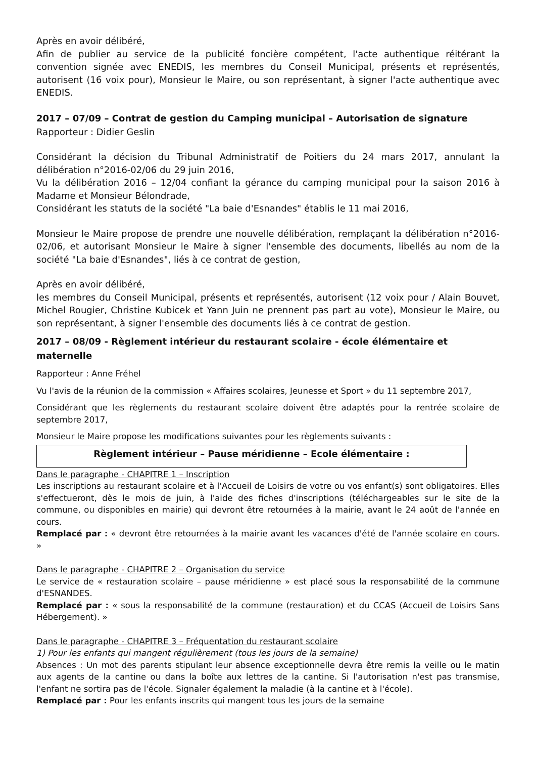Après en avoir délibéré,
Afin de publier au service de la publicité foncière compétent, l'acte authentique réitérant la convention signée avec ENEDIS, les membres du Conseil Municipal, présents et représentés, autorisent (16 voix pour), Monsieur le Maire, ou son représentant, à signer l'acte authentique avec ENEDIS.
2017 – 07/09 – Contrat de gestion du Camping municipal – Autorisation de signature
Rapporteur : Didier Geslin
Considérant la décision du Tribunal Administratif de Poitiers du 24 mars 2017, annulant la délibération n°2016-02/06 du 29 juin 2016,
Vu la délibération 2016 – 12/04 confiant la gérance du camping municipal pour la saison 2016 à Madame et Monsieur Bélondrade,
Considérant les statuts de la société "La baie d'Esnandes" établis le 11 mai 2016,
Monsieur le Maire propose de prendre une nouvelle délibération, remplaçant la délibération n°2016-02/06, et autorisant Monsieur le Maire à signer l'ensemble des documents, libellés au nom de la société "La baie d'Esnandes", liés à ce contrat de gestion,
Après en avoir délibéré,
les membres du Conseil Municipal, présents et représentés, autorisent (12 voix pour / Alain Bouvet, Michel Rougier, Christine Kubicek et Yann Juin ne prennent pas part au vote), Monsieur le Maire, ou son représentant, à signer l'ensemble des documents liés à ce contrat de gestion.
2017 – 08/09 - Règlement intérieur du restaurant scolaire - école élémentaire et maternelle
Rapporteur : Anne Fréhel
Vu l'avis de la réunion de la commission « Affaires scolaires, Jeunesse et Sport » du 11 septembre 2017,
Considérant que les règlements du restaurant scolaire doivent être adaptés pour la rentrée scolaire de septembre 2017,
Monsieur le Maire propose les modifications suivantes pour les règlements suivants :
Règlement intérieur – Pause méridienne – Ecole élémentaire :
Dans le paragraphe - CHAPITRE 1 – Inscription
Les inscriptions au restaurant scolaire et à l'Accueil de Loisirs de votre ou vos enfant(s) sont obligatoires. Elles s'effectueront, dès le mois de juin, à l'aide des fiches d'inscriptions (téléchargeables sur le site de la commune, ou disponibles en mairie) qui devront être retournées à la mairie, avant le 24 août de l'année en cours.
Remplacé par : « devront être retournées à la mairie avant les vacances d'été de l'année scolaire en cours. »
Dans le paragraphe - CHAPITRE 2 – Organisation du service
Le service de « restauration scolaire – pause méridienne » est placé sous la responsabilité de la commune d'ESNANDES.
Remplacé par : « sous la responsabilité de la commune (restauration) et du CCAS (Accueil de Loisirs Sans Hébergement). »
Dans le paragraphe - CHAPITRE 3 – Fréquentation du restaurant scolaire
1) Pour les enfants qui mangent régulièrement (tous les jours de la semaine)
Absences : Un mot des parents stipulant leur absence exceptionnelle devra être remis la veille ou le matin aux agents de la cantine ou dans la boîte aux lettres de la cantine. Si l'autorisation n'est pas transmise, l'enfant ne sortira pas de l'école. Signaler également la maladie (à la cantine et à l'école).
Remplacé par : Pour les enfants inscrits qui mangent tous les jours de la semaine